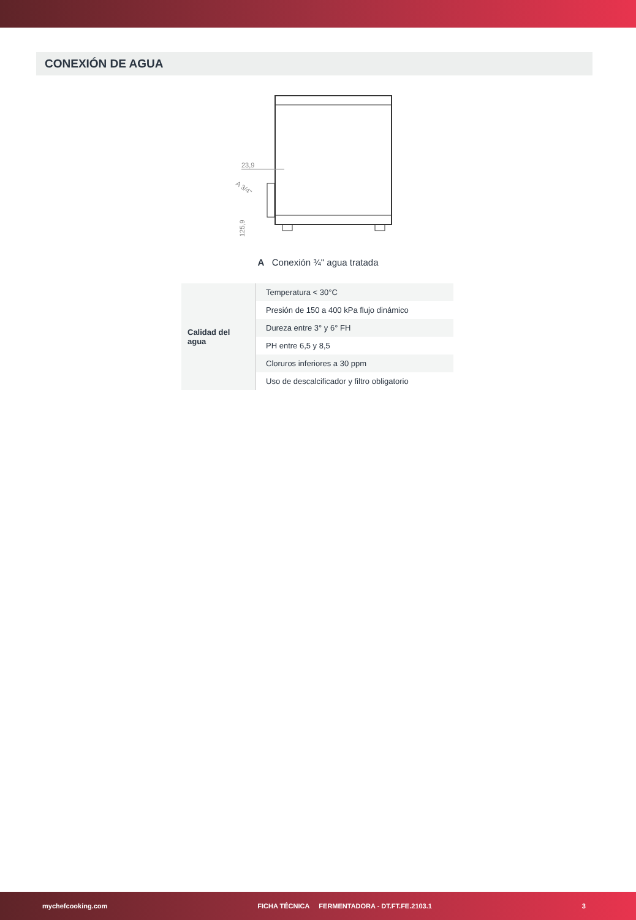CONEXIÓN DE AGUA
23,9
A 3/4"
125,9
A Conexión ¾" agua tratada
| Calidad del agua | Temperatura < 30°C |
| | Presión de 150 a 400 kPa flujo dinámico |
| | Dureza entre 3° y 6° FH |
| | PH entre 6,5 y 8,5 |
| | Cloruros inferiores a 30 ppm |
| | Uso de descalcificador y filtro obligatorio |
mychefcooking.com FICHA TÉCNICA FERMENTADORA - DT.FT.FE.2103.1 3